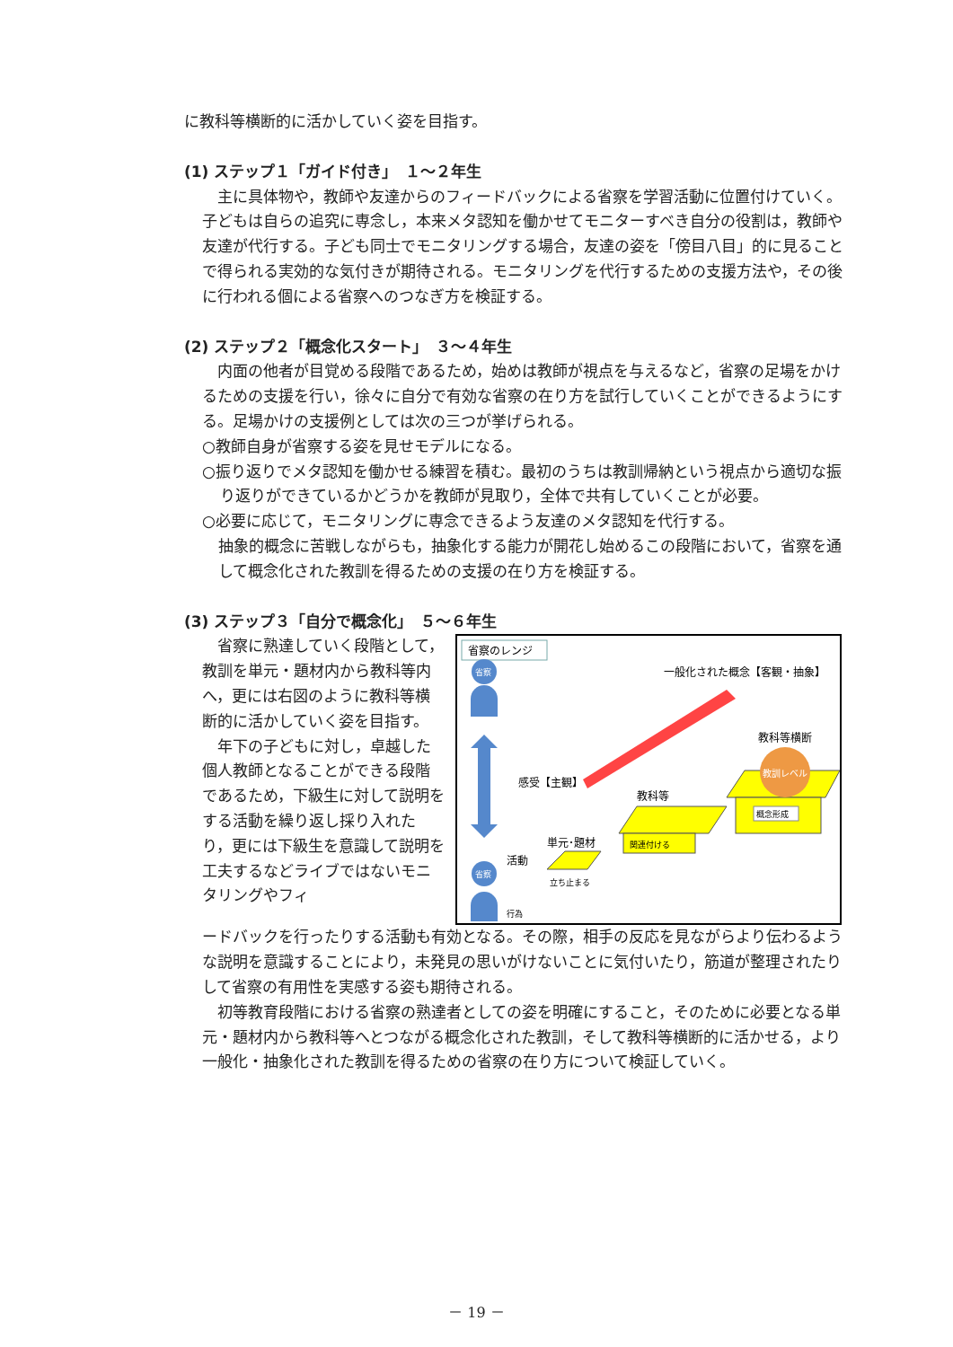に教科等横断的に活かしていく姿を目指す。
(1) ステップ１「ガイド付き」　１～２年生
主に具体物や，教師や友達からのフィードバックによる省察を学習活動に位置付けていく。子どもは自らの追究に専念し，本来メタ認知を働かせてモニターすべき自分の役割は，教師や友達が代行する。子ども同士でモニタリングする場合，友達の姿を「傍目八目」的に見ることで得られる実効的な気付きが期待される。モニタリングを代行するための支援方法や，その後に行われる個による省察へのつなぎ方を検証する。
(2) ステップ２「概念化スタート」　３～４年生
内面の他者が目覚める段階であるため，始めは教師が視点を与えるなど，省察の足場をかけるための支援を行い，徐々に自分で有効な省察の在り方を試行していくことができるようにする。足場かけの支援例としては次の三つが挙げられる。
○教師自身が省察する姿を見せモデルになる。
○振り返りでメタ認知を働かせる練習を積む。最初のうちは教訓帰納という視点から適切な振り返りができているかどうかを教師が見取り，全体で共有していくことが必要。
○必要に応じて，モニタリングに専念できるよう友達のメタ認知を代行する。
抽象的概念に苦戦しながらも，抽象化する能力が開花し始めるこの段階において，省察を通して概念化された教訓を得るための支援の在り方を検証する。
(3) ステップ３「自分で概念化」　５～６年生
省察に熟達していく段階として，教訓を単元・題材内から教科等内へ，更には右図のように教科等横断的に活かしていく姿を目指す。
　年下の子どもに対し，卓越した個人教師となることができる段階であるため，下級生に対して説明をする活動を繰り返し採り入れたり，更には下級生を意識して説明を工夫するなどライブではないモニタリングやフィ
省察のレンジ
一般化された概念【客観・抽象】
感受【主観】
教科等横断
教科等
単元･題材
活動
教訓レベル
概念形成
関連付ける
立ち止まる
行為
省察
省察
ードバックを行ったりする活動も有効となる。その際，相手の反応を見ながらより伝わるような説明を意識することにより，未発見の思いがけないことに気付いたり，筋道が整理されたりして省察の有用性を実感する姿も期待される。
初等教育段階における省察の熟達者としての姿を明確にすること，そのために必要となる単元・題材内から教科等へとつながる概念化された教訓，そして教科等横断的に活かせる，より一般化・抽象化された教訓を得るための省察の在り方について検証していく。
－ 19 －